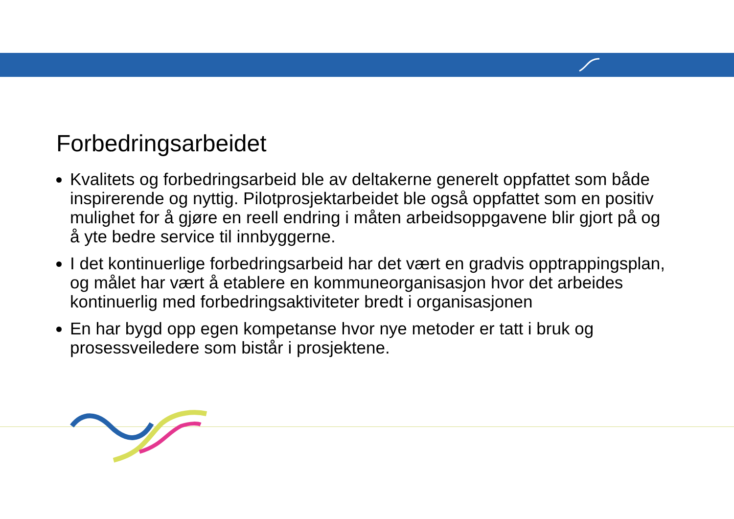Forbedringsarbeidet
Kvalitets og forbedringsarbeid ble av deltakerne generelt oppfattet som både inspirerende og nyttig. Pilotprosjektarbeidet ble også oppfattet som en positiv mulighet for å gjøre en reell endring i måten arbeidsoppgavene blir gjort på og å yte bedre service til innbyggerne.
I det kontinuerlige forbedringsarbeid har det vært en gradvis opptrappingsplan, og målet har vært å etablere en kommuneorganisasjon hvor det arbeides kontinuerlig med forbedringsaktiviteter bredt i organisasjonen
En har bygd opp egen kompetanse hvor nye metoder er tatt i bruk og prosessveiledere som bistår i prosjektene.